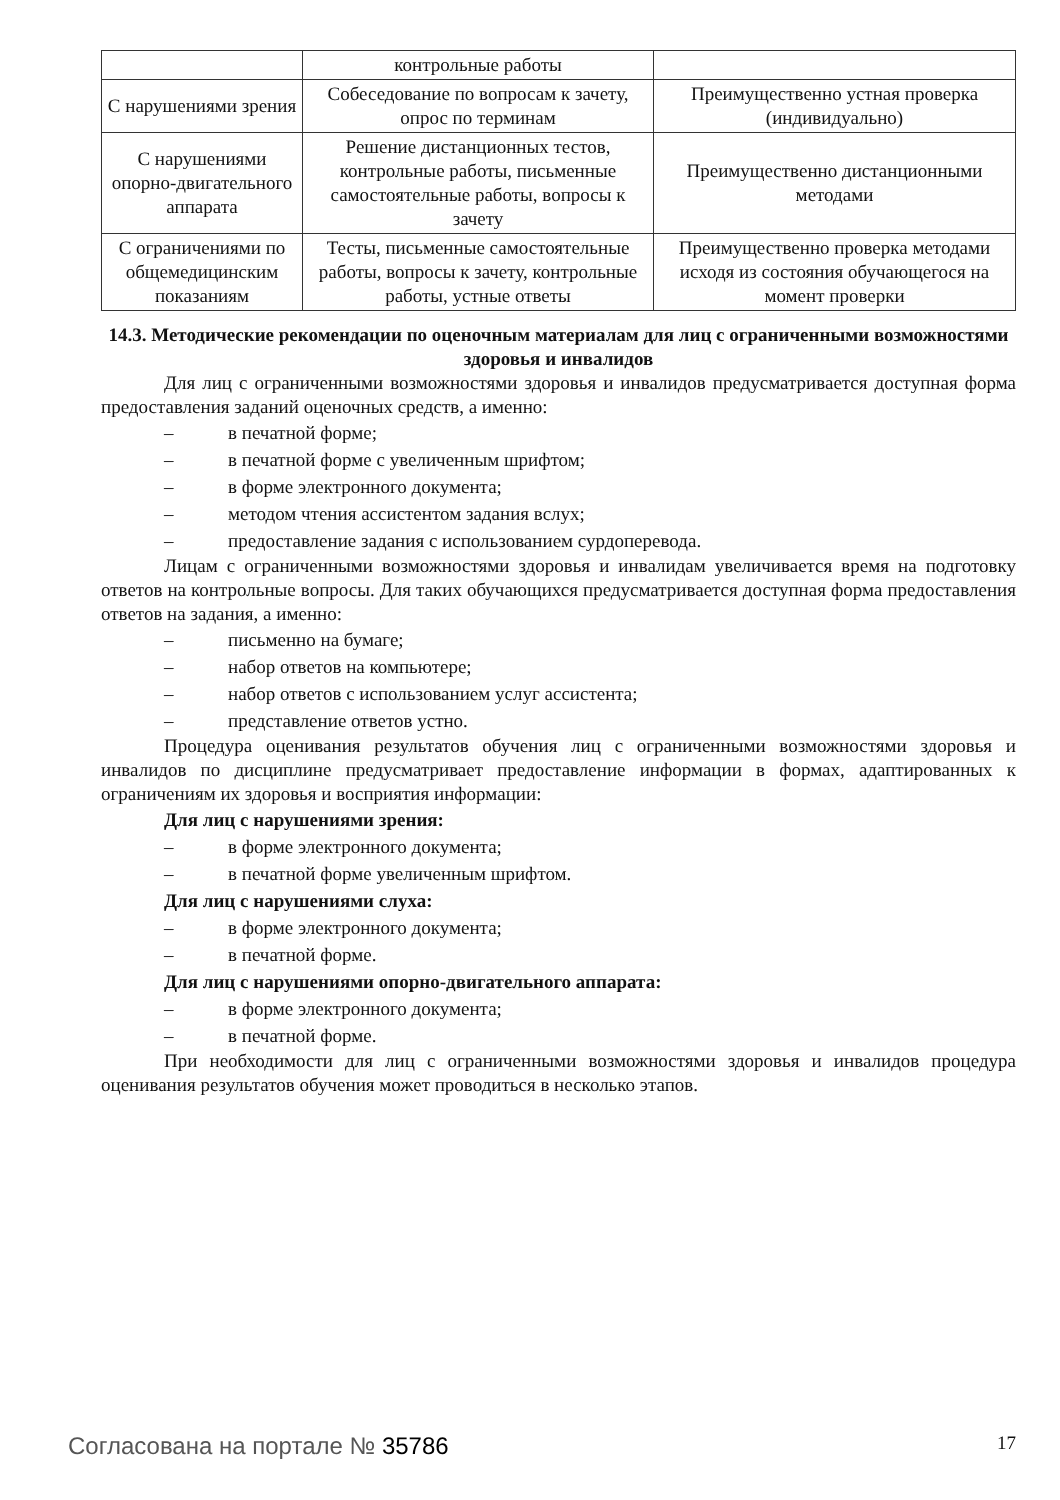| | контрольные работы | |
| С нарушениями зрения | Собеседование по вопросам к зачету, опрос по терминам | Преимущественно устная проверка (индивидуально) |
| С нарушениями опорно-двигательного аппарата | Решение дистанционных тестов, контрольные работы, письменные самостоятельные работы, вопросы к зачету | Преимущественно дистанционными методами |
| С ограничениями по общемедицинским показаниям | Тесты, письменные самостоятельные работы, вопросы к зачету, контрольные работы, устные ответы | Преимущественно проверка методами исходя из состояния обучающегося на момент проверки |
14.3. Методические рекомендации по оценочным материалам для лиц с ограниченными возможностями здоровья и инвалидов
Для лиц с ограниченными возможностями здоровья и инвалидов предусматривается доступная форма предоставления заданий оценочных средств, а именно:
– в печатной форме;
– в печатной форме с увеличенным шрифтом;
– в форме электронного документа;
– методом чтения ассистентом задания вслух;
– предоставление задания с использованием сурдоперевода.
Лицам с ограниченными возможностями здоровья и инвалидам увеличивается время на подготовку ответов на контрольные вопросы. Для таких обучающихся предусматривается доступная форма предоставления ответов на задания, а именно:
– письменно на бумаге;
– набор ответов на компьютере;
– набор ответов с использованием услуг ассистента;
– представление ответов устно.
Процедура оценивания результатов обучения лиц с ограниченными возможностями здоровья и инвалидов по дисциплине предусматривает предоставление информации в формах, адаптированных к ограничениям их здоровья и восприятия информации:
Для лиц с нарушениями зрения:
– в форме электронного документа;
– в печатной форме увеличенным шрифтом.
Для лиц с нарушениями слуха:
– в форме электронного документа;
– в печатной форме.
Для лиц с нарушениями опорно-двигательного аппарата:
– в форме электронного документа;
– в печатной форме.
При необходимости для лиц с ограниченными возможностями здоровья и инвалидов процедура оценивания результатов обучения может проводиться в несколько этапов.
Согласована на портале № 35786 17